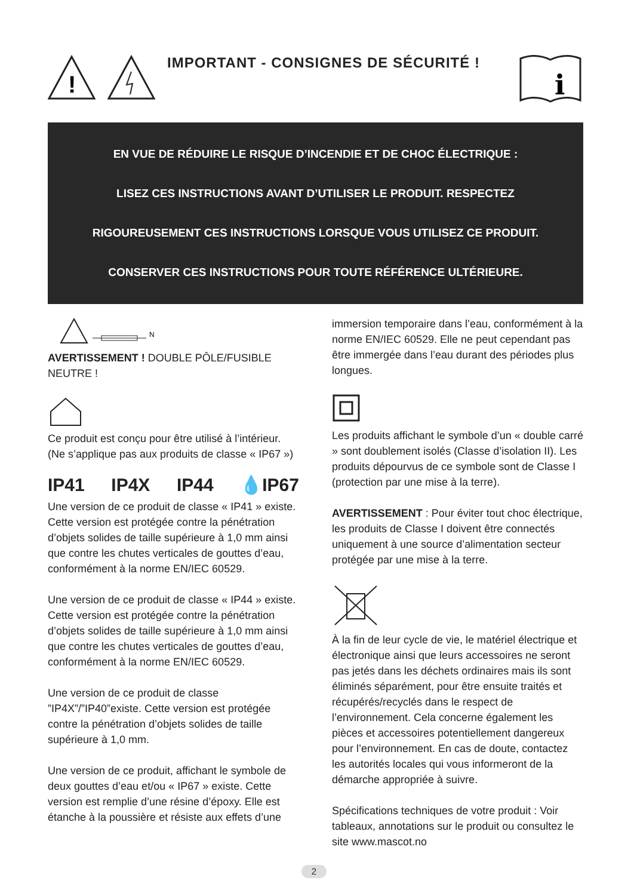!
IMPORTANT - CONSIGNES DE SÉCURITÉ !
i
EN VUE DE RÉDUIRE LE RISQUE D’INCENDIE ET DE CHOC ÉLECTRIQUE :
LISEZ CES INSTRUCTIONS AVANT D’UTILISER LE PRODUIT. RESPECTEZ
RIGOUREUSEMENT CES INSTRUCTIONS LORSQUE VOUS UTILISEZ CE PRODUIT.
CONSERVER CES INSTRUCTIONS POUR TOUTE RÉFÉRENCE ULTÉRIEURE.
N
AVERTISSEMENT ! DOUBLE PÔLE/FUSIBLE NEUTRE !
Ce produit est conçu pour être utilisé à l’intérieur. (Ne s’applique pas aux produits de classe « IP67 »)
IP41 IP4X IP44 💧IP67
Une version de ce produit de classe « IP41 » existe. Cette version est protégée contre la pénétration d’objets solides de taille supérieure à 1,0 mm ainsi que contre les chutes verticales de gouttes d’eau, conformément à la norme EN/IEC 60529.
Une version de ce produit de classe « IP44 » existe. Cette version est protégée contre la pénétration d’objets solides de taille supérieure à 1,0 mm ainsi que contre les chutes verticales de gouttes d’eau, conformément à la norme EN/IEC 60529.
Une version de ce produit de classe ”IP4X”/”IP40”existe. Cette version est protégée contre la pénétration d’objets solides de taille supérieure à 1,0 mm.
Une version de ce produit, affichant le symbole de deux gouttes d’eau et/ou « IP67 » existe. Cette version est remplie d’une résine d’époxy. Elle est étanche à la poussière et résiste aux effets d’une
immersion temporaire dans l’eau, conformément à la norme EN/IEC 60529. Elle ne peut cependant pas être immergée dans l’eau durant des périodes plus longues.
Les produits affichant le symbole d’un « double carré » sont doublement isolés (Classe d’isolation II). Les produits dépourvus de ce symbole sont de Classe I (protection par une mise à la terre).
AVERTISSEMENT : Pour éviter tout choc électrique, les produits de Classe I doivent être connectés uniquement à une source d’alimentation secteur protégée par une mise à la terre.
À la fin de leur cycle de vie, le matériel électrique et électronique ainsi que leurs accessoires ne seront pas jetés dans les déchets ordinaires mais ils sont éliminés séparément, pour être ensuite traités et récupérés/recyclés dans le respect de l’environnement. Cela concerne également les pièces et accessoires potentiellement dangereux pour l’environnement. En cas de doute, contactez les autorités locales qui vous informeront de la démarche appropriée à suivre.
Spécifications techniques de votre produit : Voir tableaux, annotations sur le produit ou consultez le site www.mascot.no
2